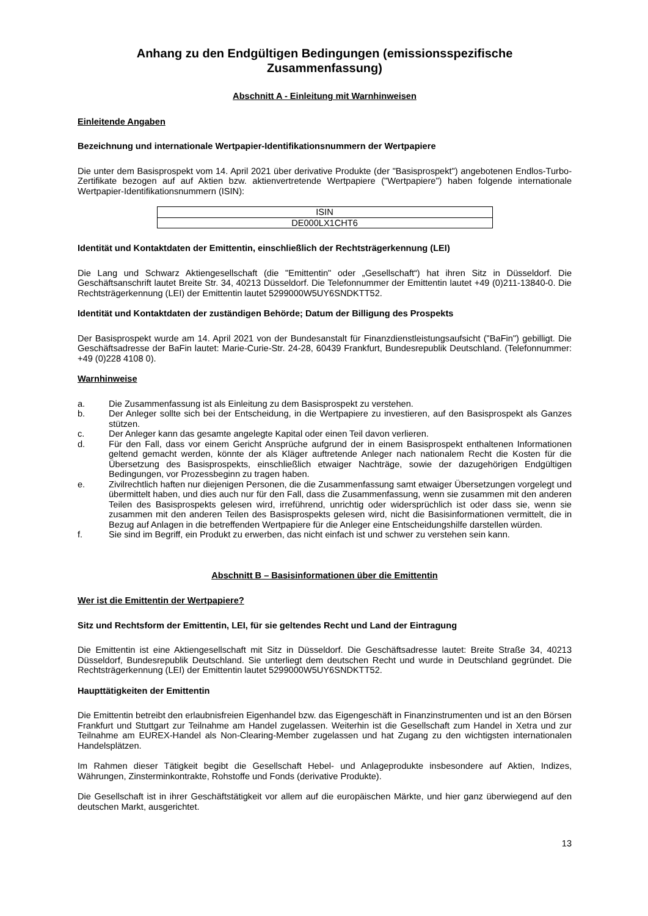Anhang zu den Endgültigen Bedingungen (emissionsspezifische Zusammenfassung)
Abschnitt A - Einleitung mit Warnhinweisen
Einleitende Angaben
Bezeichnung und internationale Wertpapier-Identifikationsnummern der Wertpapiere
Die unter dem Basisprospekt vom 14. April 2021 über derivative Produkte (der "Basisprospekt") angebotenen Endlos-Turbo-Zertifikate bezogen auf auf Aktien bzw. aktienvertretende Wertpapiere ("Wertpapiere") haben folgende internationale Wertpapier-Identifikationsnummern (ISIN):
| ISIN |
| --- |
| DE000LX1CHT6 |
Identität und Kontaktdaten der Emittentin, einschließlich der Rechtsträgerkennung (LEI)
Die Lang und Schwarz Aktiengesellschaft (die "Emittentin" oder „Gesellschaft“) hat ihren Sitz in Düsseldorf. Die Geschäftsanschrift lautet Breite Str. 34, 40213 Düsseldorf. Die Telefonnummer der Emittentin lautet +49 (0)211-13840-0. Die Rechtsträgerkennung (LEI) der Emittentin lautet 5299000W5UY6SNDKTT52.
Identität und Kontaktdaten der zuständigen Behörde; Datum der Billigung des Prospekts
Der Basisprospekt wurde am 14. April 2021 von der Bundesanstalt für Finanzdienstleistungsaufsicht ("BaFin") gebilligt. Die Geschäftsadresse der BaFin lautet: Marie-Curie-Str. 24-28, 60439 Frankfurt, Bundesrepublik Deutschland. (Telefonnummer: +49 (0)228 4108 0).
Warnhinweise
a. Die Zusammenfassung ist als Einleitung zu dem Basisprospekt zu verstehen.
b. Der Anleger sollte sich bei der Entscheidung, in die Wertpapiere zu investieren, auf den Basisprospekt als Ganzes stützen.
c. Der Anleger kann das gesamte angelegte Kapital oder einen Teil davon verlieren.
d. Für den Fall, dass vor einem Gericht Ansprüche aufgrund der in einem Basisprospekt enthaltenen Informationen geltend gemacht werden, könnte der als Kläger auftretende Anleger nach nationalem Recht die Kosten für die Übersetzung des Basisprospekts, einschließlich etwaiger Nachträge, sowie der dazugehörigen Endgültigen Bedingungen, vor Prozessbeginn zu tragen haben.
e. Zivilrechtlich haften nur diejenigen Personen, die die Zusammenfassung samt etwaiger Übersetzungen vorgelegt und übermittelt haben, und dies auch nur für den Fall, dass die Zusammenfassung, wenn sie zusammen mit den anderen Teilen des Basisprospekts gelesen wird, irreführend, unrichtig oder widersprüchlich ist oder dass sie, wenn sie zusammen mit den anderen Teilen des Basisprospekts gelesen wird, nicht die Basisinformationen vermittelt, die in Bezug auf Anlagen in die betreffenden Wertpapiere für die Anleger eine Entscheidungshilfe darstellen würden.
f. Sie sind im Begriff, ein Produkt zu erwerben, das nicht einfach ist und schwer zu verstehen sein kann.
Abschnitt B – Basisinformationen über die Emittentin
Wer ist die Emittentin der Wertpapiere?
Sitz und Rechtsform der Emittentin, LEI, für sie geltendes Recht und Land der Eintragung
Die Emittentin ist eine Aktiengesellschaft mit Sitz in Düsseldorf. Die Geschäftsadresse lautet: Breite Straße 34, 40213 Düsseldorf, Bundesrepublik Deutschland. Sie unterliegt dem deutschen Recht und wurde in Deutschland gegründet. Die Rechtsträgerkennung (LEI) der Emittentin lautet 5299000W5UY6SNDKTT52.
Haupttätigkeiten der Emittentin
Die Emittentin betreibt den erlaubnisfreien Eigenhandel bzw. das Eigengeschäft in Finanzinstrumenten und ist an den Börsen Frankfurt und Stuttgart zur Teilnahme am Handel zugelassen. Weiterhin ist die Gesellschaft zum Handel in Xetra und zur Teilnahme am EUREX-Handel als Non-Clearing-Member zugelassen und hat Zugang zu den wichtigsten internationalen Handelsplätzen.
Im Rahmen dieser Tätigkeit begibt die Gesellschaft Hebel- und Anlageprodukte insbesondere auf Aktien, Indizes, Währungen, Zinsterminkontrakte, Rohstoffe und Fonds (derivative Produkte).
Die Gesellschaft ist in ihrer Geschäftstätigkeit vor allem auf die europäischen Märkte, und hier ganz überwiegend auf den deutschen Markt, ausgerichtet.
13